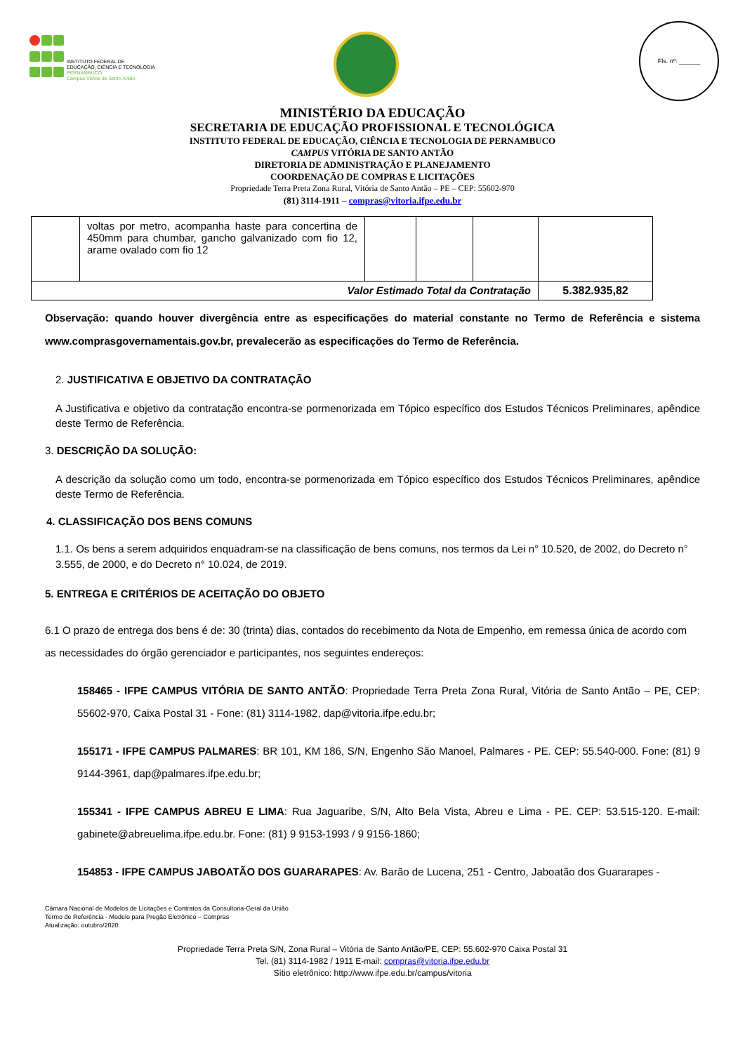INSTITUTO FEDERAL DE
EDUCAÇÃO, CIÊNCIA E TECNOLOGIA
PERNAMBUCO
Campus Vitória de Santo Antão
Fls. nº: ______
MINISTÉRIO DA EDUCAÇÃO
SECRETARIA DE EDUCAÇÃO PROFISSIONAL E TECNOLÓGICA
INSTITUTO FEDERAL DE EDUCAÇÃO, CIÊNCIA E TECNOLOGIA DE PERNAMBUCO
CAMPUS VITÓRIA DE SANTO ANTÃO
DIRETORIA DE ADMINISTRAÇÃO E PLANEJAMENTO
COORDENAÇÃO DE COMPRAS E LICITAÇÕES
Propriedade Terra Preta Zona Rural, Vitória de Santo Antão – PE – CEP: 55602-970
(81) 3114-1911 – compras@vitoria.ifpe.edu.br
| | voltas por metro, acompanha haste para concertina de 450mm para chumbar, gancho galvanizado com fio 12, arame ovalado com fio 12 | | | | |
| Valor Estimado Total da Contratação | | | | | 5.382.935,82 |
Observação: quando houver divergência entre as especificações do material constante no Termo de Referência e sistema www.comprasgovernamentais.gov.br, prevalecerão as especificações do Termo de Referência.
2. JUSTIFICATIVA E OBJETIVO DA CONTRATAÇÃO
A Justificativa e objetivo da contratação encontra-se pormenorizada em Tópico específico dos Estudos Técnicos Preliminares, apêndice deste Termo de Referência.
3. DESCRIÇÃO DA SOLUÇÃO:
A descrição da solução como um todo, encontra-se pormenorizada em Tópico específico dos Estudos Técnicos Preliminares, apêndice deste Termo de Referência.
4. CLASSIFICAÇÃO DOS BENS COMUNS
1.1. Os bens a serem adquiridos enquadram-se na classificação de bens comuns, nos termos da Lei n° 10.520, de 2002, do Decreto n° 3.555, de 2000, e do Decreto n° 10.024, de 2019.
5. ENTREGA E CRITÉRIOS DE ACEITAÇÃO DO OBJETO
6.1 O prazo de entrega dos bens é de: 30 (trinta) dias, contados do recebimento da Nota de Empenho, em remessa única de acordo com as necessidades do órgão gerenciador e participantes, nos seguintes endereços:
158465 - IFPE CAMPUS VITÓRIA DE SANTO ANTÃO: Propriedade Terra Preta Zona Rural, Vitória de Santo Antão – PE, CEP: 55602-970, Caixa Postal 31 - Fone: (81) 3114-1982, dap@vitoria.ifpe.edu.br;
155171 - IFPE CAMPUS PALMARES: BR 101, KM 186, S/N, Engenho São Manoel, Palmares - PE. CEP: 55.540-000. Fone: (81) 9 9144-3961, dap@palmares.ifpe.edu.br;
155341 - IFPE CAMPUS ABREU E LIMA: Rua Jaguaribe, S/N, Alto Bela Vista, Abreu e Lima - PE. CEP: 53.515-120. E-mail: gabinete@abreuelima.ifpe.edu.br. Fone: (81) 9 9153-1993 / 9 9156-1860;
154853 - IFPE CAMPUS JABOATÃO DOS GUARARAPES: Av. Barão de Lucena, 251 - Centro, Jaboatão dos Guararapes -
Câmara Nacional de Modelos de Licitações e Contratos da Consultoria-Geral da União
Termo de Referência - Modelo para Pregão Eletrônico – Compras
Atualização: outubro/2020
Propriedade Terra Preta S/N, Zona Rural – Vitória de Santo Antão/PE, CEP: 55.602-970 Caixa Postal 31
Tel. (81) 3114-1982 / 1911 E-mail: compras@vitoria.ifpe.edu.br
Sítio eletrônico: http://www.ifpe.edu.br/campus/vitoria